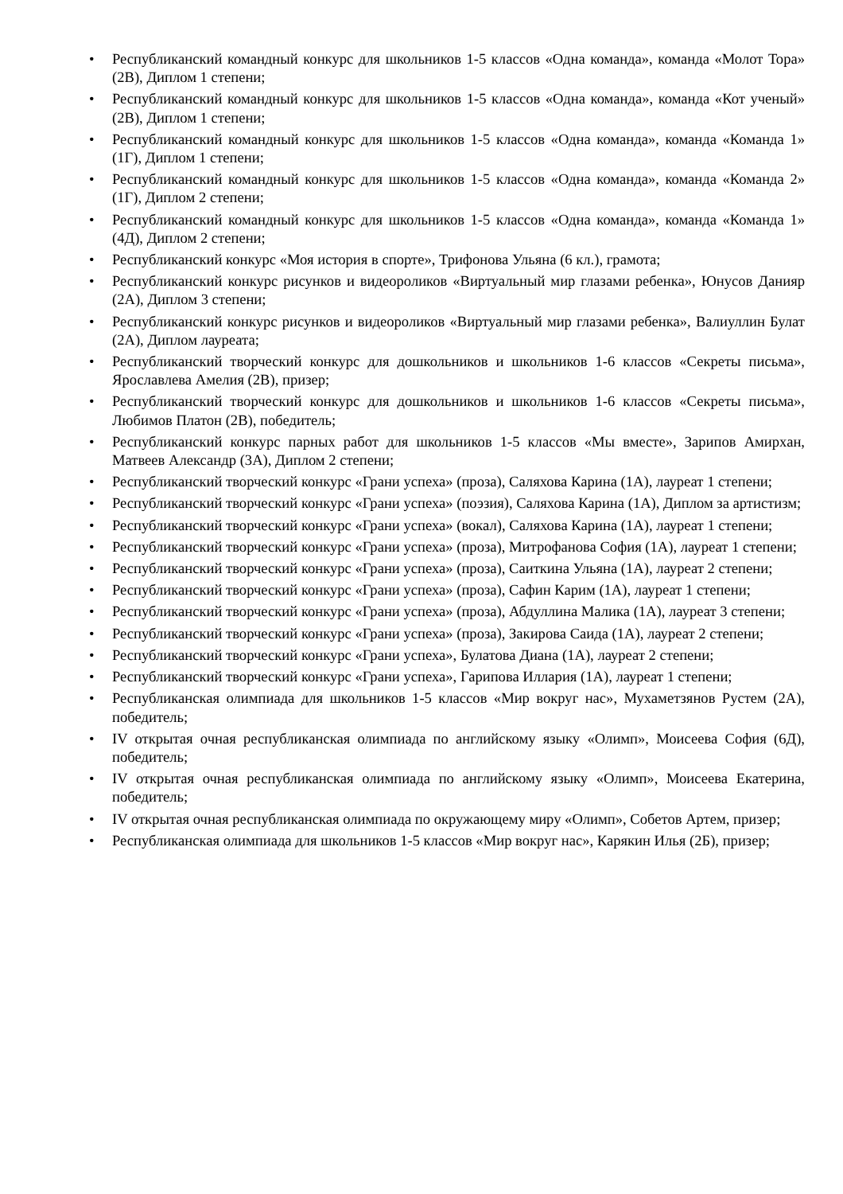• Республиканский командный конкурс для школьников 1-5 классов «Одна команда», команда «Молот Тора» (2В), Диплом 1 степени;
• Республиканский командный конкурс для школьников 1-5 классов «Одна команда», команда «Кот ученый» (2В), Диплом 1 степени;
• Республиканский командный конкурс для школьников 1-5 классов «Одна команда», команда «Команда 1» (1Г), Диплом 1 степени;
• Республиканский командный конкурс для школьников 1-5 классов «Одна команда», команда «Команда 2» (1Г), Диплом 2 степени;
• Республиканский командный конкурс для школьников 1-5 классов «Одна команда», команда «Команда 1» (4Д), Диплом 2 степени;
• Республиканский конкурс «Моя история в спорте», Трифонова Ульяна (6 кл.), грамота;
• Республиканский конкурс рисунков и видеороликов «Виртуальный мир глазами ребенка», Юнусов Данияр (2А), Диплом 3 степени;
• Республиканский конкурс рисунков и видеороликов «Виртуальный мир глазами ребенка», Валиуллин Булат (2А), Диплом лауреата;
• Республиканский творческий конкурс для дошкольников и школьников 1-6 классов «Секреты письма», Ярославлева Амелия (2В), призер;
• Республиканский творческий конкурс для дошкольников и школьников 1-6 классов «Секреты письма», Любимов Платон (2В), победитель;
• Республиканский конкурс парных работ для школьников 1-5 классов «Мы вместе», Зарипов Амирхан, Матвеев Александр (3А), Диплом 2 степени;
• Республиканский творческий конкурс «Грани успеха» (проза), Саляхова Карина (1А), лауреат 1 степени;
• Республиканский творческий конкурс «Грани успеха» (поэзия), Саляхова Карина (1А), Диплом за артистизм;
• Республиканский творческий конкурс «Грани успеха» (вокал), Саляхова Карина (1А), лауреат 1 степени;
• Республиканский творческий конкурс «Грани успеха» (проза), Митрофанова София (1А), лауреат 1 степени;
• Республиканский творческий конкурс «Грани успеха» (проза), Саиткина Ульяна (1А), лауреат 2 степени;
• Республиканский творческий конкурс «Грани успеха» (проза), Сафин Карим (1А), лауреат 1 степени;
• Республиканский творческий конкурс «Грани успеха» (проза), Абдуллина Малика (1А), лауреат 3 степени;
• Республиканский творческий конкурс «Грани успеха» (проза), Закирова Саида (1А), лауреат 2 степени;
• Республиканский творческий конкурс «Грани успеха», Булатова Диана (1А), лауреат 2 степени;
• Республиканский творческий конкурс «Грани успеха», Гарипова Иллария (1А), лауреат 1 степени;
• Республиканская олимпиада для школьников 1-5 классов «Мир вокруг нас», Мухаметзянов Рустем (2А), победитель;
• IV открытая очная республиканская олимпиада по английскому языку «Олимп», Моисеева София (6Д), победитель;
• IV открытая очная республиканская олимпиада по английскому языку «Олимп», Моисеева Екатерина, победитель;
• IV открытая очная республиканская олимпиада по окружающему миру «Олимп», Собетов Артем, призер;
• Республиканская олимпиада для школьников 1-5 классов «Мир вокруг нас», Карякин Илья (2Б), призер;